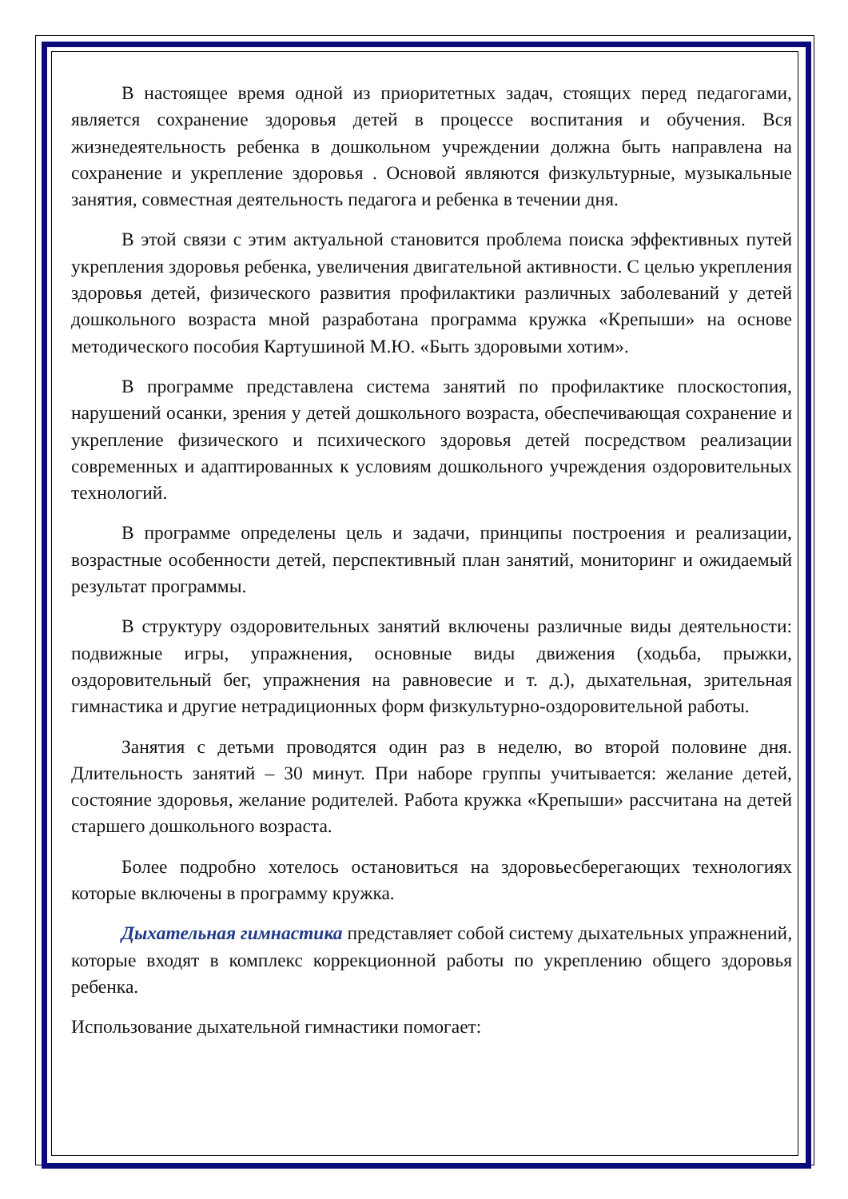В настоящее время одной из приоритетных задач, стоящих перед педагогами, является сохранение здоровья детей в процессе воспитания и обучения. Вся жизнедеятельность ребенка в дошкольном учреждении должна быть направлена на сохранение и укрепление здоровья . Основой являются физкультурные, музыкальные занятия, совместная деятельность педагога и ребенка в течении дня.
В этой связи с этим актуальной становится проблема поиска эффективных путей укрепления здоровья ребенка, увеличения двигательной активности. С целью укрепления здоровья детей, физического развития профилактики различных заболеваний у детей дошкольного возраста мной разработана программа кружка «Крепыши» на основе методического пособия Картушиной М.Ю. «Быть здоровыми хотим».
В программе представлена система занятий по профилактике плоскостопия, нарушений осанки, зрения у детей дошкольного возраста, обеспечивающая сохранение и укрепление физического и психического здоровья детей посредством реализации современных и адаптированных к условиям дошкольного учреждения оздоровительных технологий.
В программе определены цель и задачи, принципы построения и реализации, возрастные особенности детей, перспективный план занятий, мониторинг и ожидаемый результат программы.
В структуру оздоровительных занятий включены различные виды деятельности: подвижные игры, упражнения, основные виды движения (ходьба, прыжки, оздоровительный бег, упражнения на равновесие и т. д.), дыхательная, зрительная гимнастика и другие нетрадиционных форм физкультурно-оздоровительной работы.
Занятия с детьми проводятся один раз в неделю, во второй половине дня. Длительность занятий – 30 минут. При наборе группы учитывается: желание детей, состояние здоровья, желание родителей. Работа кружка «Крепыши» рассчитана на детей старшего дошкольного возраста.
Более подробно хотелось остановиться на здоровьесберегающих технологиях которые включены в программу кружка.
Дыхательная гимнастика представляет собой систему дыхательных упражнений, которые входят в комплекс коррекционной работы по укреплению общего здоровья ребенка.
Использование дыхательной гимнастики помогает: